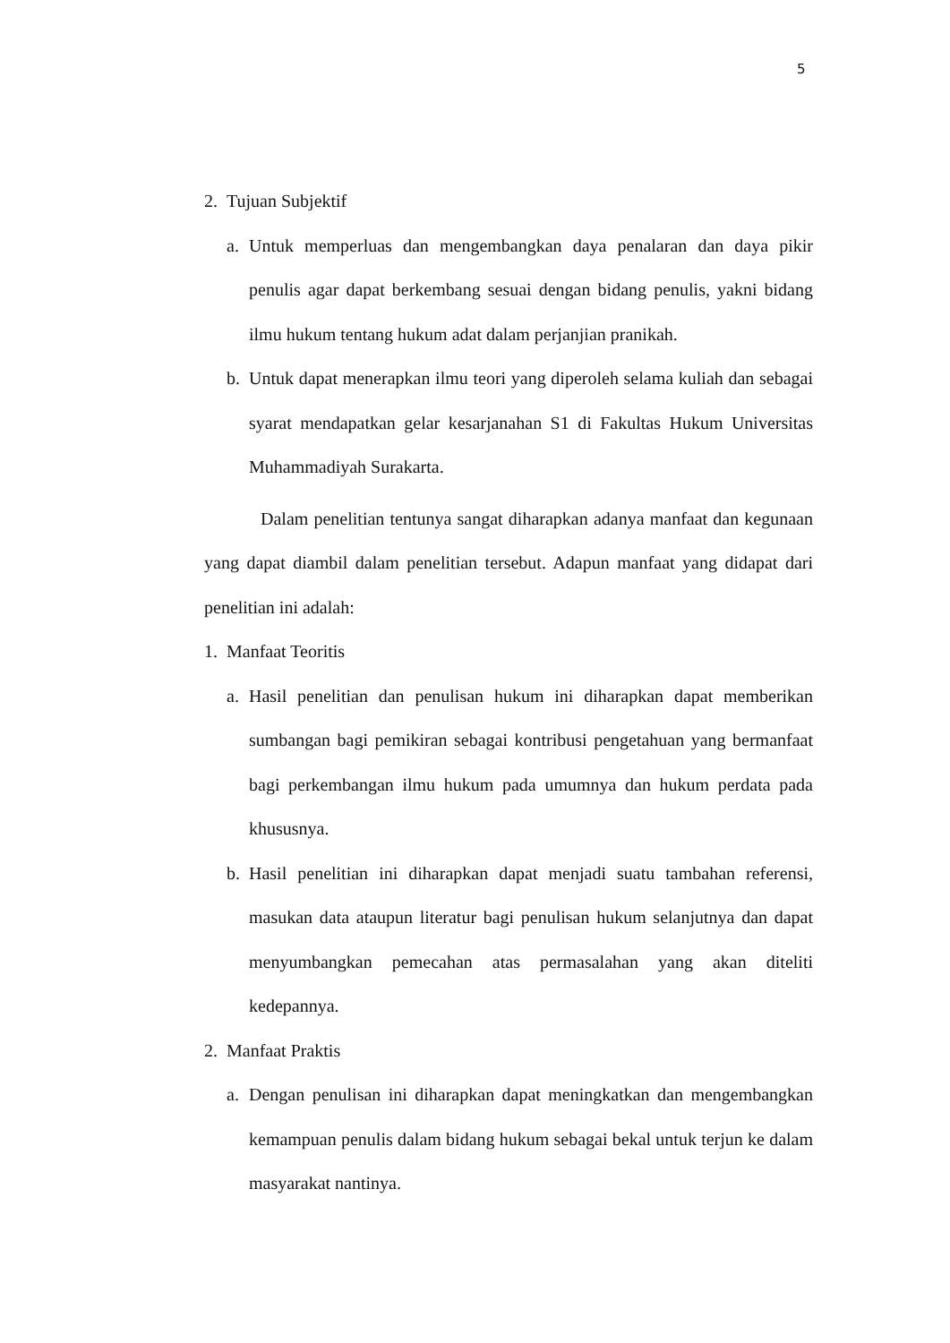5
2. Tujuan Subjektif
a. Untuk memperluas dan mengembangkan daya penalaran dan daya pikir penulis agar dapat berkembang sesuai dengan bidang penulis, yakni bidang ilmu hukum tentang hukum adat dalam perjanjian pranikah.
b. Untuk dapat menerapkan ilmu teori yang diperoleh selama kuliah dan sebagai syarat mendapatkan gelar kesarjanahan S1 di Fakultas Hukum Universitas Muhammadiyah Surakarta.
Dalam penelitian tentunya sangat diharapkan adanya manfaat dan kegunaan yang dapat diambil dalam penelitian tersebut. Adapun manfaat yang didapat dari penelitian ini adalah:
1. Manfaat Teoritis
a. Hasil penelitian dan penulisan hukum ini diharapkan dapat memberikan sumbangan bagi pemikiran sebagai kontribusi pengetahuan yang bermanfaat bagi perkembangan ilmu hukum pada umumnya dan hukum perdata pada khususnya.
b. Hasil penelitian ini diharapkan dapat menjadi suatu tambahan referensi, masukan data ataupun literatur bagi penulisan hukum selanjutnya dan dapat menyumbangkan pemecahan atas permasalahan yang akan diteliti kedepannya.
2. Manfaat Praktis
a. Dengan penulisan ini diharapkan dapat meningkatkan dan mengembangkan kemampuan penulis dalam bidang hukum sebagai bekal untuk terjun ke dalam masyarakat nantinya.